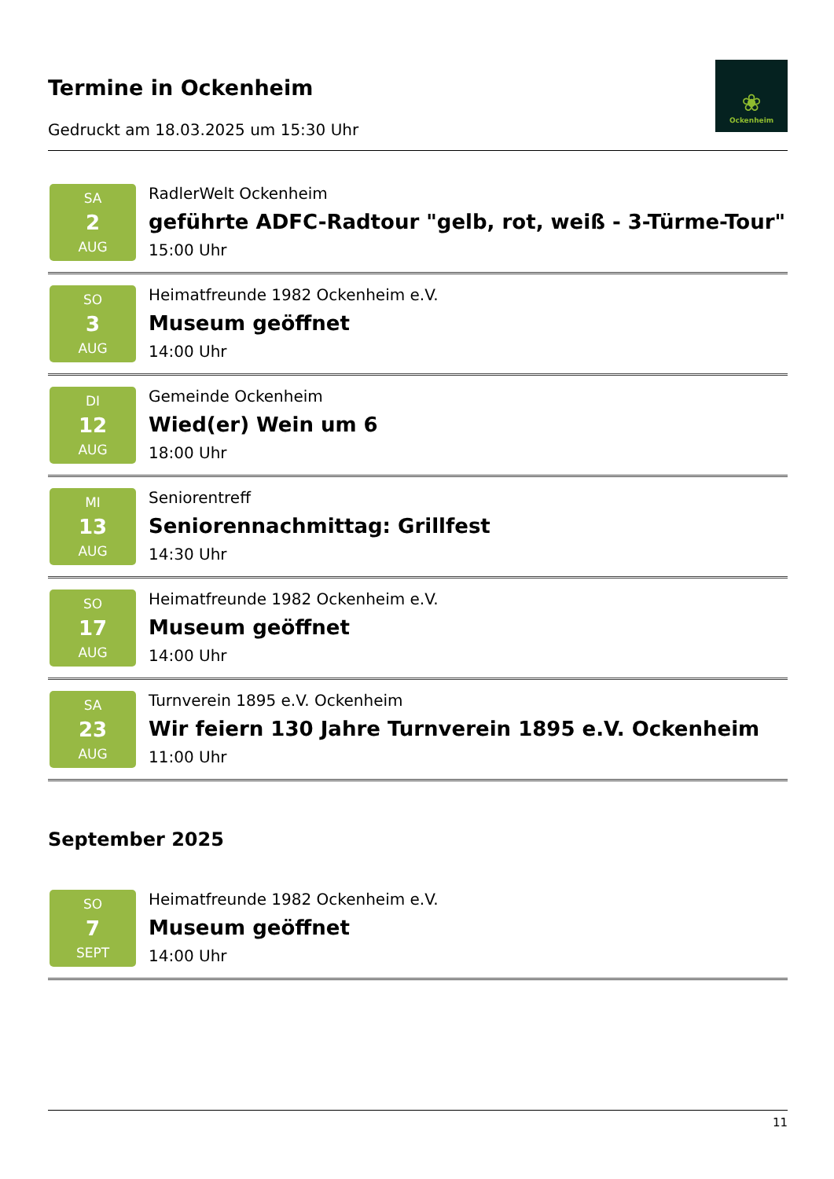Termine in Ockenheim
Gedruckt am 18.03.2025 um 15:30 Uhr
❀
Ockenheim
SA
2
AUG
RadlerWelt Ockenheim
geführte ADFC-Radtour "gelb, rot, weiß - 3-Türme-Tour"
15:00 Uhr
SO
3
AUG
Heimatfreunde 1982 Ockenheim e.V.
Museum geöffnet
14:00 Uhr
DI
12
AUG
Gemeinde Ockenheim
Wied(er) Wein um 6
18:00 Uhr
MI
13
AUG
Seniorentreff
Seniorennachmittag: Grillfest
14:30 Uhr
SO
17
AUG
Heimatfreunde 1982 Ockenheim e.V.
Museum geöffnet
14:00 Uhr
SA
23
AUG
Turnverein 1895 e.V. Ockenheim
Wir feiern 130 Jahre Turnverein 1895 e.V. Ockenheim
11:00 Uhr
September 2025
SO
7
SEPT
Heimatfreunde 1982 Ockenheim e.V.
Museum geöffnet
14:00 Uhr
11